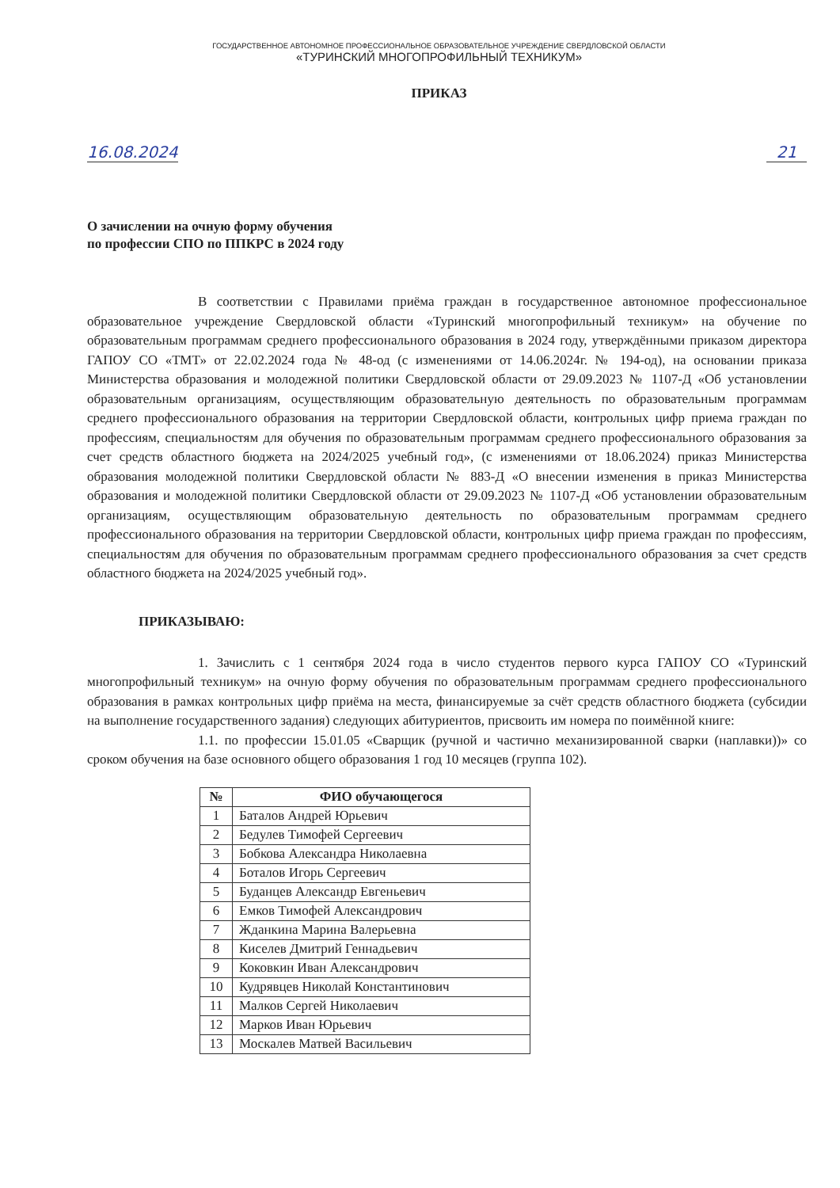ГОСУДАРСТВЕННОЕ АВТОНОМНОЕ ПРОФЕССИОНАЛЬНОЕ ОБРАЗОВАТЕЛЬНОЕ УЧРЕЖДЕНИЕ СВЕРДЛОВСКОЙ ОБЛАСТИ
«ТУРИНСКИЙ МНОГОПРОФИЛЬНЫЙ ТЕХНИКУМ»
ПРИКАЗ
16.08.2024 21
О зачислении на очную форму обучения
по профессии СПО по ППКРС в 2024 году
В соответствии с Правилами приёма граждан в государственное автономное профессиональное образовательное учреждение Свердловской области «Туринский многопрофильный техникум» на обучение по образовательным программам среднего профессионального образования в 2024 году, утверждёнными приказом директора ГАПОУ СО «ТМТ» от 22.02.2024 года № 48-од (с изменениями от 14.06.2024г. № 194-од), на основании приказа Министерства образования и молодежной политики Свердловской области от 29.09.2023 № 1107-Д «Об установлении образовательным организациям, осуществляющим образовательную деятельность по образовательным программам среднего профессионального образования на территории Свердловской области, контрольных цифр приема граждан по профессиям, специальностям для обучения по образовательным программам среднего профессионального образования за счет средств областного бюджета на 2024/2025 учебный год», (с изменениями от 18.06.2024) приказ Министерства образования молодежной политики Свердловской области № 883-Д «О внесении изменения в приказ Министерства образования и молодежной политики Свердловской области от 29.09.2023 № 1107-Д «Об установлении образовательным организациям, осуществляющим образовательную деятельность по образовательным программам среднего профессионального образования на территории Свердловской области, контрольных цифр приема граждан по профессиям, специальностям для обучения по образовательным программам среднего профессионального образования за счет средств областного бюджета на 2024/2025 учебный год».
ПРИКАЗЫВАЮ:
1. Зачислить с 1 сентября 2024 года в число студентов первого курса ГАПОУ СО «Туринский многопрофильный техникум» на очную форму обучения по образовательным программам среднего профессионального образования в рамках контрольных цифр приёма на места, финансируемые за счёт средств областного бюджета (субсидии на выполнение государственного задания) следующих абитуриентов, присвоить им номера по поимённой книге:
1.1. по профессии 15.01.05 «Сварщик (ручной и частично механизированной сварки (наплавки))» со сроком обучения на базе основного общего образования 1 год 10 месяцев (группа 102).
| № | ФИО обучающегося |
| --- | --- |
| 1 | Баталов Андрей Юрьевич |
| 2 | Бедулев Тимофей Сергеевич |
| 3 | Бобкова Александра Николаевна |
| 4 | Боталов Игорь Сергеевич |
| 5 | Буданцев Александр Евгеньевич |
| 6 | Емков Тимофей Александрович |
| 7 | Жданкина Марина Валерьевна |
| 8 | Киселев Дмитрий Геннадьевич |
| 9 | Коковкин Иван Александрович |
| 10 | Кудрявцев Николай Константинович |
| 11 | Малков Сергей Николаевич |
| 12 | Марков Иван Юрьевич |
| 13 | Москалев Матвей Васильевич |